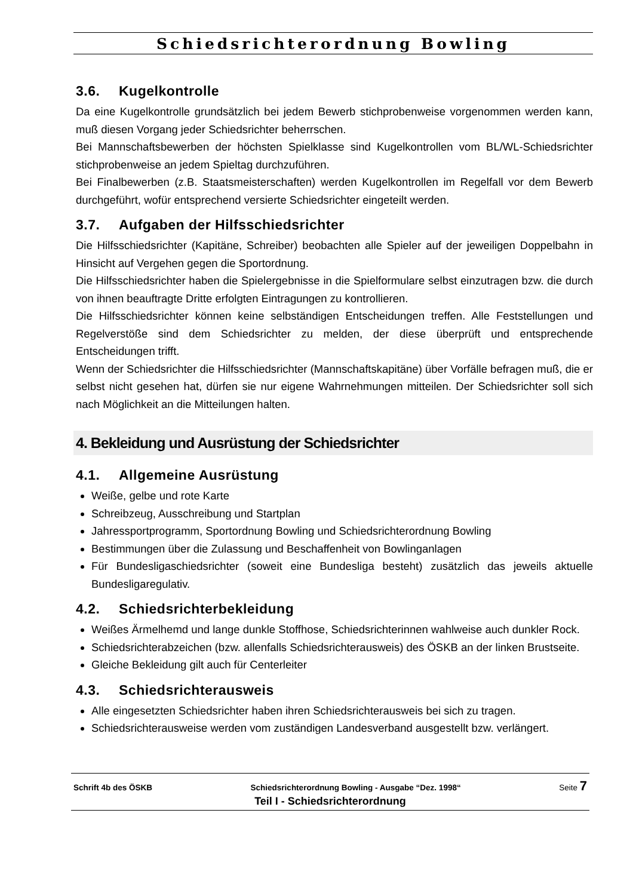Schiedsrichterordnung Bowling
3.6. Kugelkontrolle
Da eine Kugelkontrolle grundsätzlich bei jedem Bewerb stichprobenweise vorgenommen werden kann, muß diesen Vorgang jeder Schiedsrichter beherrschen.
Bei Mannschaftsbewerben der höchsten Spielklasse sind Kugelkontrollen vom BL/WL-Schiedsrichter stichprobenweise an jedem Spieltag durchzuführen.
Bei Finalbewerben (z.B. Staatsmeisterschaften) werden Kugelkontrollen im Regelfall vor dem Bewerb durchgeführt, wofür entsprechend versierte Schiedsrichter eingeteilt werden.
3.7. Aufgaben der Hilfsschiedsrichter
Die Hilfsschiedsrichter (Kapitäne, Schreiber) beobachten alle Spieler auf der jeweiligen Doppelbahn in Hinsicht auf Vergehen gegen die Sportordnung.
Die Hilfsschiedsrichter haben die Spielergebnisse in die Spielformulare selbst einzutragen bzw. die durch von ihnen beauftragte Dritte erfolgten Eintragungen zu kontrollieren.
Die Hilfsschiedsrichter können keine selbständigen Entscheidungen treffen. Alle Feststellungen und Regelverstöße sind dem Schiedsrichter zu melden, der diese überprüft und entsprechende Entscheidungen trifft.
Wenn der Schiedsrichter die Hilfsschiedsrichter (Mannschaftskapitäne) über Vorfälle befragen muß, die er selbst nicht gesehen hat, dürfen sie nur eigene Wahrnehmungen mitteilen. Der Schiedsrichter soll sich nach Möglichkeit an die Mitteilungen halten.
4. Bekleidung und Ausrüstung der Schiedsrichter
4.1. Allgemeine Ausrüstung
Weiße, gelbe und rote Karte
Schreibzeug, Ausschreibung und Startplan
Jahressportprogramm, Sportordnung Bowling und Schiedsrichterordnung Bowling
Bestimmungen über die Zulassung und Beschaffenheit von Bowlinganlagen
Für Bundesligaschiedsrichter (soweit eine Bundesliga besteht) zusätzlich das jeweils aktuelle Bundesligaregulativ.
4.2. Schiedsrichterbekleidung
Weißes Ärmelhemd und lange dunkle Stoffhose, Schiedsrichterinnen wahlweise auch dunkler Rock.
Schiedsrichterabzeichen (bzw. allenfalls Schiedsrichterausweis) des ÖSKB an der linken Brustseite.
Gleiche Bekleidung gilt auch für Centerleiter
4.3. Schiedsrichterausweis
Alle eingesetzten Schiedsrichter haben ihren Schiedsrichterausweis bei sich zu tragen.
Schiedsrichterausweise werden vom zuständigen Landesverband ausgestellt bzw. verlängert.
Schrift 4b des ÖSKB Schiedsrichterordnung Bowling - Ausgabe “Dez. 1998“ Seite 7
Teil I - Schiedsrichterordnung